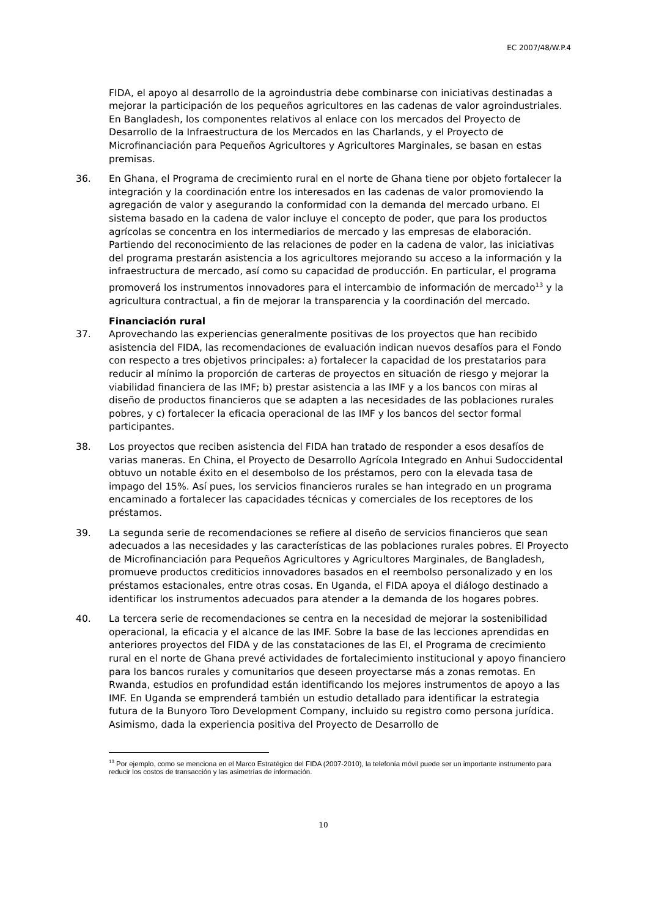EC 2007/48/W.P.4
FIDA, el apoyo al desarrollo de la agroindustria debe combinarse con iniciativas destinadas a mejorar la participación de los pequeños agricultores en las cadenas de valor agroindustriales. En Bangladesh, los componentes relativos al enlace con los mercados del Proyecto de Desarrollo de la Infraestructura de los Mercados en las Charlands, y el Proyecto de Microfinanciación para Pequeños Agricultores y Agricultores Marginales, se basan en estas premisas.
36. En Ghana, el Programa de crecimiento rural en el norte de Ghana tiene por objeto fortalecer la integración y la coordinación entre los interesados en las cadenas de valor promoviendo la agregación de valor y asegurando la conformidad con la demanda del mercado urbano. El sistema basado en la cadena de valor incluye el concepto de poder, que para los productos agrícolas se concentra en los intermediarios de mercado y las empresas de elaboración. Partiendo del reconocimiento de las relaciones de poder en la cadena de valor, las iniciativas del programa prestarán asistencia a los agricultores mejorando su acceso a la información y la infraestructura de mercado, así como su capacidad de producción. En particular, el programa promoverá los instrumentos innovadores para el intercambio de información de mercado<sup>13</sup> y la agricultura contractual, a fin de mejorar la transparencia y la coordinación del mercado.
Financiación rural
37. Aprovechando las experiencias generalmente positivas de los proyectos que han recibido asistencia del FIDA, las recomendaciones de evaluación indican nuevos desafíos para el Fondo con respecto a tres objetivos principales: a) fortalecer la capacidad de los prestatarios para reducir al mínimo la proporción de carteras de proyectos en situación de riesgo y mejorar la viabilidad financiera de las IMF; b) prestar asistencia a las IMF y a los bancos con miras al diseño de productos financieros que se adapten a las necesidades de las poblaciones rurales pobres, y c) fortalecer la eficacia operacional de las IMF y los bancos del sector formal participantes.
38. Los proyectos que reciben asistencia del FIDA han tratado de responder a esos desafíos de varias maneras. En China, el Proyecto de Desarrollo Agrícola Integrado en Anhui Sudoccidental obtuvo un notable éxito en el desembolso de los préstamos, pero con la elevada tasa de impago del 15%. Así pues, los servicios financieros rurales se han integrado en un programa encaminado a fortalecer las capacidades técnicas y comerciales de los receptores de los préstamos.
39. La segunda serie de recomendaciones se refiere al diseño de servicios financieros que sean adecuados a las necesidades y las características de las poblaciones rurales pobres. El Proyecto de Microfinanciación para Pequeños Agricultores y Agricultores Marginales, de Bangladesh, promueve productos crediticios innovadores basados en el reembolso personalizado y en los préstamos estacionales, entre otras cosas. En Uganda, el FIDA apoya el diálogo destinado a identificar los instrumentos adecuados para atender a la demanda de los hogares pobres.
40. La tercera serie de recomendaciones se centra en la necesidad de mejorar la sostenibilidad operacional, la eficacia y el alcance de las IMF. Sobre la base de las lecciones aprendidas en anteriores proyectos del FIDA y de las constataciones de las EI, el Programa de crecimiento rural en el norte de Ghana prevé actividades de fortalecimiento institucional y apoyo financiero para los bancos rurales y comunitarios que deseen proyectarse más a zonas remotas. En Rwanda, estudios en profundidad están identificando los mejores instrumentos de apoyo a las IMF. En Uganda se emprenderá también un estudio detallado para identificar la estrategia futura de la Bunyoro Toro Development Company, incluido su registro como persona jurídica. Asimismo, dada la experiencia positiva del Proyecto de Desarrollo de
<sup>13</sup> Por ejemplo, como se menciona en el Marco Estratégico del FIDA (2007-2010), la telefonía móvil puede ser un importante instrumento para reducir los costos de transacción y las asimetrías de información.
10